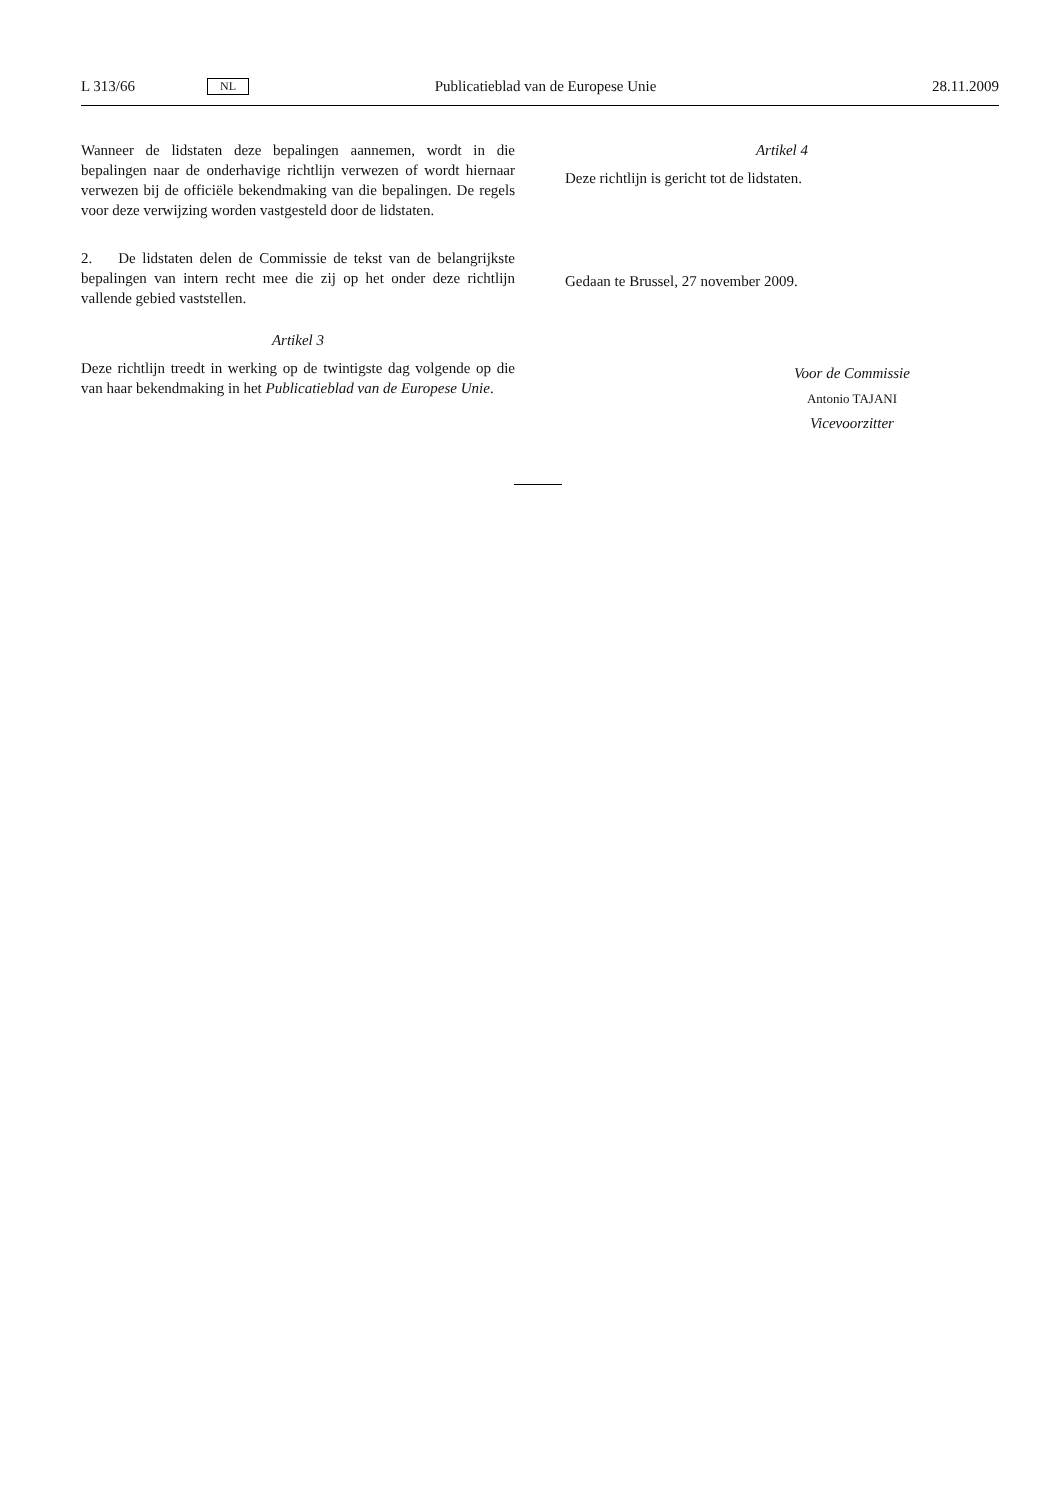L 313/66 NL Publicatieblad van de Europese Unie 28.11.2009
Wanneer de lidstaten deze bepalingen aannemen, wordt in die bepalingen naar de onderhavige richtlijn verwezen of wordt hiernaar verwezen bij de officiële bekendmaking van die bepalingen. De regels voor deze verwijzing worden vastgesteld door de lidstaten.
2. De lidstaten delen de Commissie de tekst van de belangrijkste bepalingen van intern recht mee die zij op het onder deze richtlijn vallende gebied vaststellen.
Artikel 3
Deze richtlijn treedt in werking op de twintigste dag volgende op die van haar bekendmaking in het Publicatieblad van de Europese Unie.
Artikel 4
Deze richtlijn is gericht tot de lidstaten.
Gedaan te Brussel, 27 november 2009.
Voor de Commissie
Antonio TAJANI
Vicevoorzitter